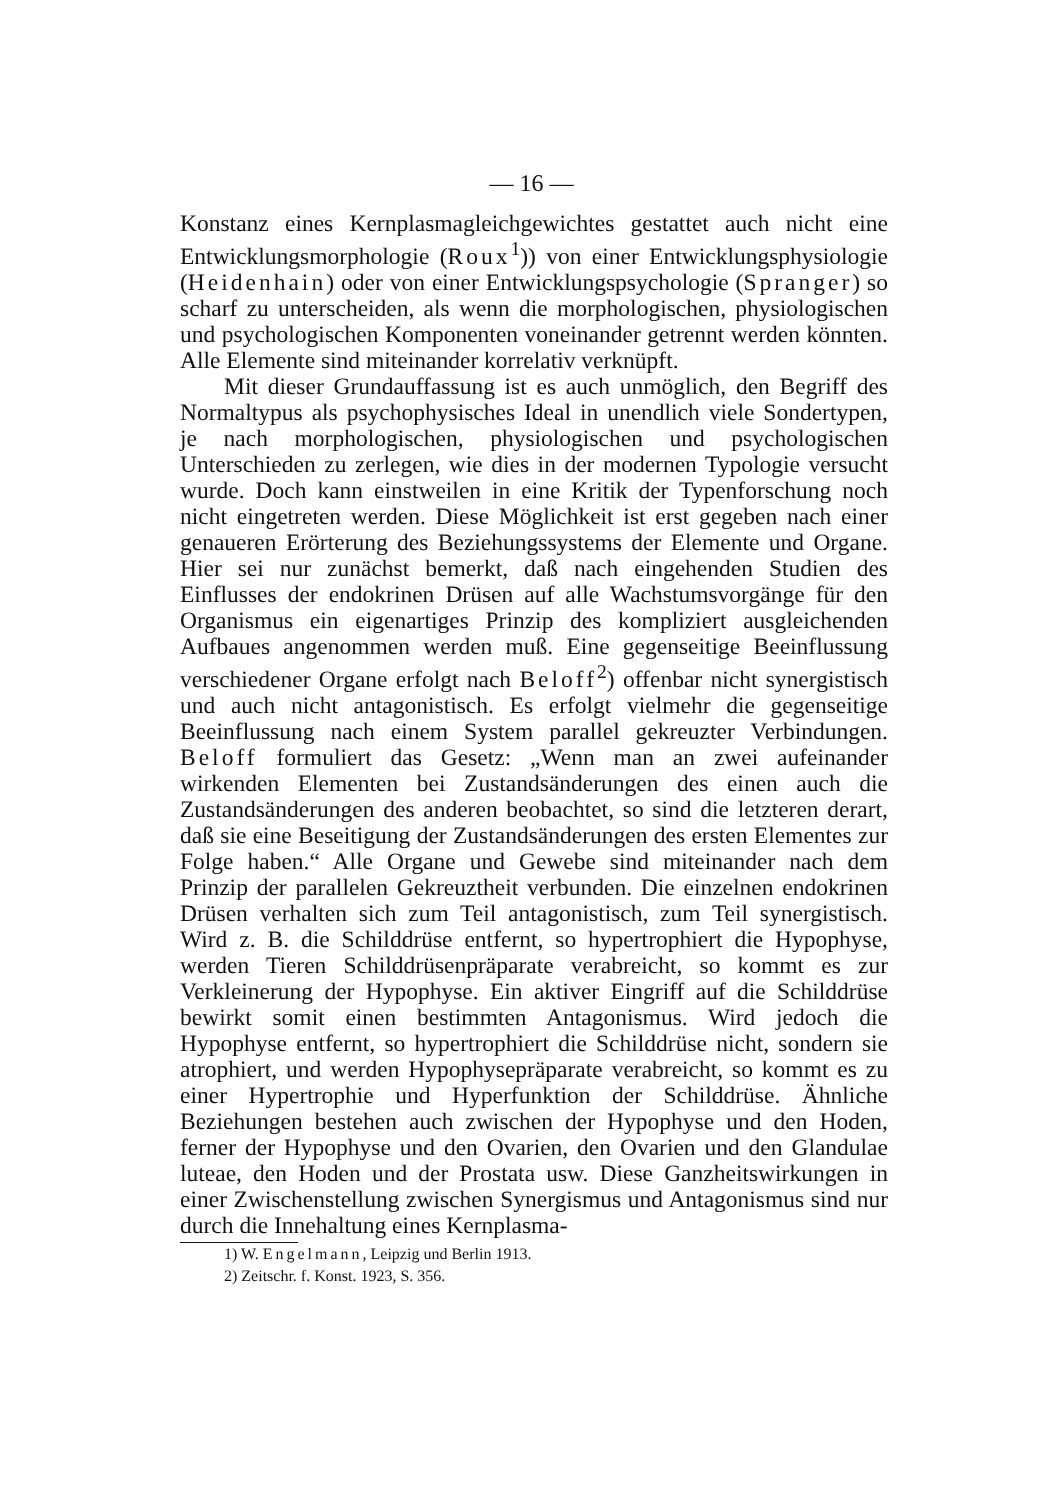— 16 —
Konstanz eines Kernplasmagleichgewichtes gestattet auch nicht eine Entwicklungsmorphologie (Roux<sup>1</sup>)) von einer Entwicklungsphysiologie (Heidenhain) oder von einer Entwicklungspsychologie (Spranger) so scharf zu unterscheiden, als wenn die morphologischen, physiologischen und psychologischen Komponenten voneinander getrennt werden könnten. Alle Elemente sind miteinander korrelativ verknüpft.
Mit dieser Grundauffassung ist es auch unmöglich, den Begriff des Normaltypus als psychophysisches Ideal in unendlich viele Sondertypen, je nach morphologischen, physiologischen und psychologischen Unterschieden zu zerlegen, wie dies in der modernen Typologie versucht wurde. Doch kann einstweilen in eine Kritik der Typenforschung noch nicht eingetreten werden. Diese Möglichkeit ist erst gegeben nach einer genaueren Erörterung des Beziehungssystems der Elemente und Organe. Hier sei nur zunächst bemerkt, daß nach eingehenden Studien des Einflusses der endokrinen Drüsen auf alle Wachstumsvorgänge für den Organismus ein eigenartiges Prinzip des kompliziert ausgleichenden Aufbaues angenommen werden muß. Eine gegenseitige Beeinflussung verschiedener Organe erfolgt nach Beloff<sup>2</sup>) offenbar nicht synergistisch und auch nicht antagonistisch. Es erfolgt vielmehr die gegenseitige Beeinflussung nach einem System parallel gekreuzter Verbindungen. Beloff formuliert das Gesetz: „Wenn man an zwei aufeinander wirkenden Elementen bei Zustandsänderungen des einen auch die Zustandsänderungen des anderen beobachtet, so sind die letzteren derart, daß sie eine Beseitigung der Zustandsänderungen des ersten Elementes zur Folge haben.“ Alle Organe und Gewebe sind miteinander nach dem Prinzip der parallelen Gekreuztheit verbunden. Die einzelnen endokrinen Drüsen verhalten sich zum Teil antagonistisch, zum Teil synergistisch. Wird z. B. die Schilddrüse entfernt, so hypertrophiert die Hypophyse, werden Tieren Schilddrüsenpräparate verabreicht, so kommt es zur Verkleinerung der Hypophyse. Ein aktiver Eingriff auf die Schilddrüse bewirkt somit einen bestimmten Antagonismus. Wird jedoch die Hypophyse entfernt, so hypertrophiert die Schilddrüse nicht, sondern sie atrophiert, und werden Hypophysepräparate verabreicht, so kommt es zu einer Hypertrophie und Hyperfunktion der Schilddrüse. Ähnliche Beziehungen bestehen auch zwischen der Hypophyse und den Hoden, ferner der Hypophyse und den Ovarien, den Ovarien und den Glandulae luteae, den Hoden und der Prostata usw. Diese Ganzheitswirkungen in einer Zwischenstellung zwischen Synergismus und Antagonismus sind nur durch die Innehaltung eines Kernplasma-
1) W. Engelmann, Leipzig und Berlin 1913.
2) Zeitschr. f. Konst. 1923, S. 356.